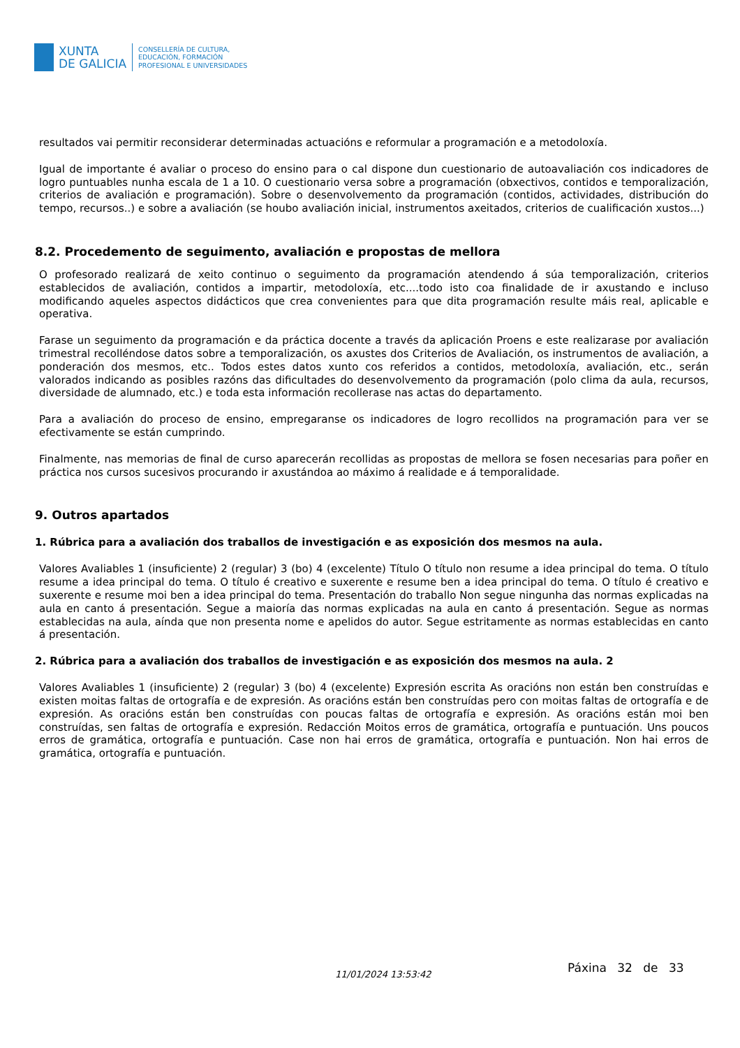XUNTA
DE GALICIA
CONSELLERÍA DE CULTURA,
EDUCACIÓN, FORMACIÓN
PROFESIONAL E UNIVERSIDADES
resultados vai permitir reconsiderar determinadas actuacións e reformular a programación e a metodoloxía.
Igual de importante é avaliar o proceso do ensino para o cal dispone dun cuestionario de autoavaliación cos indicadores de logro puntuables nunha escala de 1 a 10. O cuestionario versa sobre a programación (obxectivos, contidos e temporalización, criterios de avaliación e programación). Sobre o desenvolvemento da programación (contidos, actividades, distribución do tempo, recursos..) e sobre a avaliación (se houbo avaliación inicial, instrumentos axeitados, criterios de cualificación xustos...)
8.2. Procedemento de seguimento, avaliación e propostas de mellora
O profesorado realizará de xeito continuo o seguimento da programación atendendo á súa temporalización, criterios establecidos de avaliación, contidos a impartir, metodoloxía, etc....todo isto coa finalidade de ir axustando e incluso modificando aqueles aspectos didácticos que crea convenientes para que dita programación resulte máis real, aplicable e operativa.
Farase un seguimento da programación e da práctica docente a través da aplicación Proens e este realizarase por avaliación trimestral recolléndose datos sobre a temporalización, os axustes dos Criterios de Avaliación, os instrumentos de avaliación, a ponderación dos mesmos, etc.. Todos estes datos xunto cos referidos a contidos, metodoloxía, avaliación, etc., serán valorados indicando as posibles razóns das dificultades do desenvolvemento da programación (polo clima da aula, recursos, diversidade de alumnado, etc.) e toda esta información recollerase nas actas do departamento.
Para a avaliación do proceso de ensino, empregaranse os indicadores de logro recollidos na programación para ver se efectivamente se están cumprindo.
Finalmente, nas memorias de final de curso aparecerán recollidas as propostas de mellora se fosen necesarias para poñer en práctica nos cursos sucesivos procurando ir axustándoa ao máximo á realidade e á temporalidade.
9. Outros apartados
1. Rúbrica para a avaliación dos traballos de investigación e as exposición dos mesmos na aula.
Valores Avaliables 1 (insuficiente) 2 (regular) 3 (bo) 4 (excelente) Título O título non resume a idea principal do tema. O título resume a idea principal do tema. O título é creativo e suxerente e resume ben a idea principal do tema. O título é creativo e suxerente e resume moi ben a idea principal do tema. Presentación do traballo Non segue ningunha das normas explicadas na aula en canto á presentación. Segue a maioría das normas explicadas na aula en canto á presentación. Segue as normas establecidas na aula, aínda que non presenta nome e apelidos do autor. Segue estritamente as normas establecidas en canto á presentación.
2. Rúbrica para a avaliación dos traballos de investigación e as exposición dos mesmos na aula. 2
Valores Avaliables 1 (insuficiente) 2 (regular) 3 (bo) 4 (excelente) Expresión escrita As oracións non están ben construídas e existen moitas faltas de ortografía e de expresión. As oracións están ben construídas pero con moitas faltas de ortografía e de expresión. As oracións están ben construídas con poucas faltas de ortografía e expresión. As oracións están moi ben construídas, sen faltas de ortografía e expresión. Redacción Moitos erros de gramática, ortografía e puntuación. Uns poucos erros de gramática, ortografía e puntuación. Case non hai erros de gramática, ortografía e puntuación. Non hai erros de gramática, ortografía e puntuación.
11/01/2024 13:53:42 Páxina 32 de 33